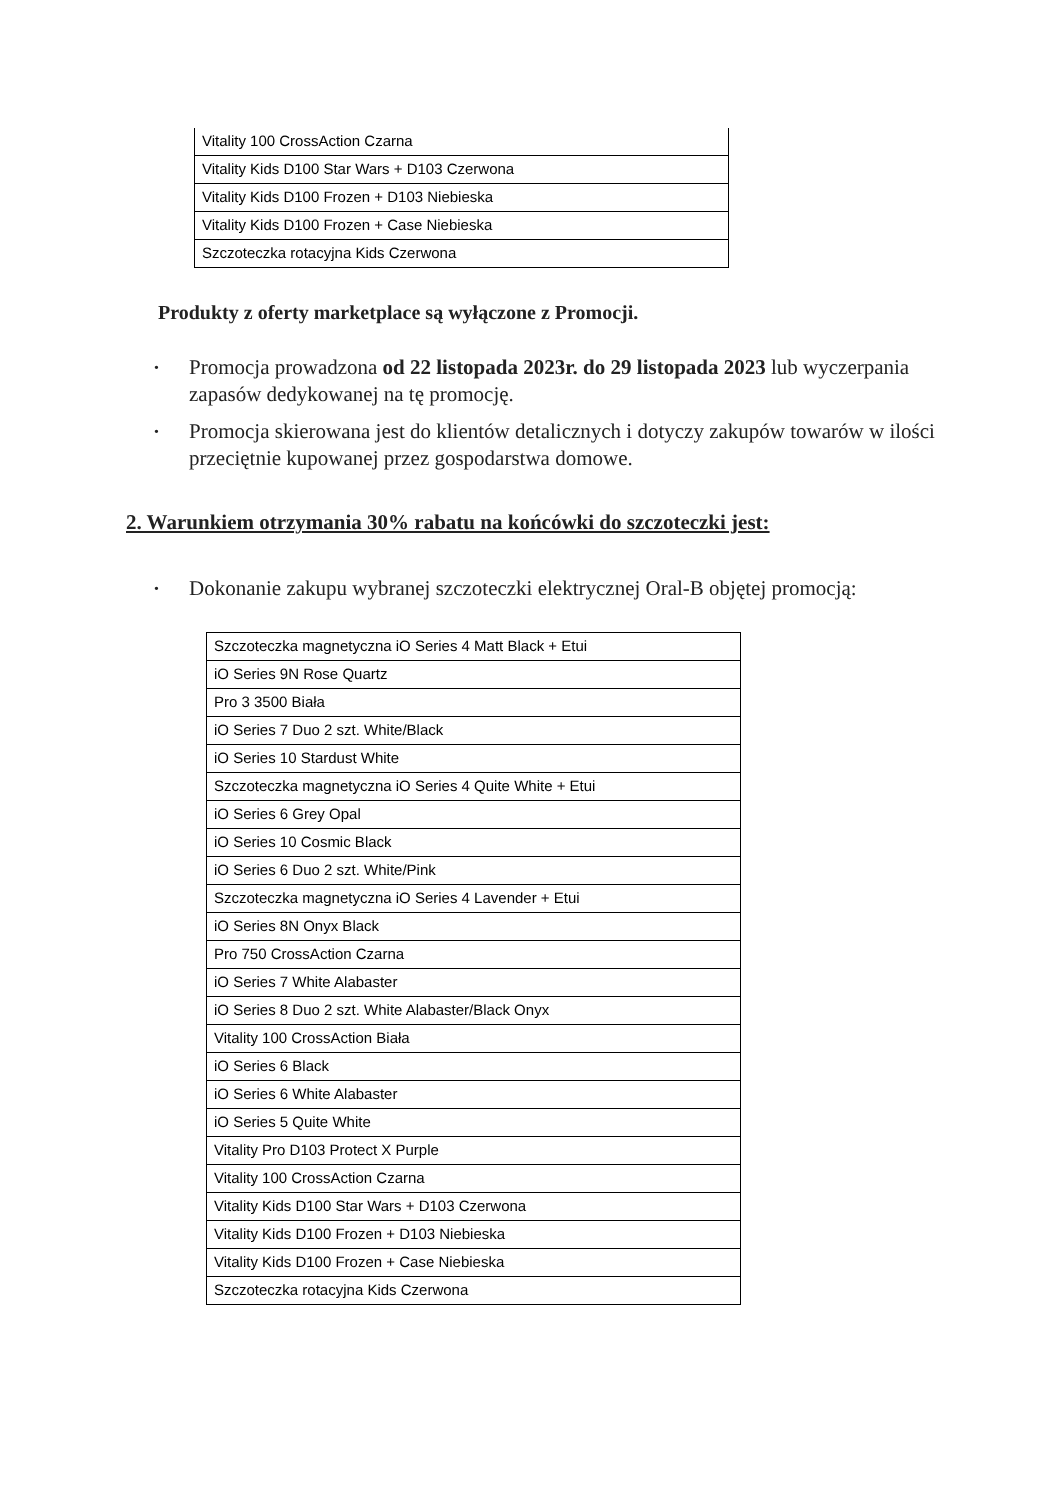| Vitality 100 CrossAction Czarna |
| Vitality Kids D100 Star Wars + D103 Czerwona |
| Vitality Kids D100 Frozen + D103 Niebieska |
| Vitality Kids D100 Frozen + Case Niebieska |
| Szczoteczka rotacyjna Kids Czerwona |
Produkty z oferty marketplace są wyłączone z Promocji.
• Promocja prowadzona od 22 listopada 2023r. do 29 listopada 2023 lub wyczerpania zapasów dedykowanej na tę promocję.
• Promocja skierowana jest do klientów detalicznych i dotyczy zakupów towarów w ilości przeciętnie kupowanej przez gospodarstwa domowe.
2. Warunkiem otrzymania 30% rabatu na końcówki do szczoteczki jest:
• Dokonanie zakupu wybranej szczoteczki elektrycznej Oral-B objętej promocją:
| Szczoteczka magnetyczna iO Series 4 Matt Black + Etui |
| iO Series 9N Rose Quartz |
| Pro 3 3500 Biała |
| iO Series 7 Duo 2 szt. White/Black |
| iO Series 10 Stardust White |
| Szczoteczka magnetyczna iO Series 4 Quite White + Etui |
| iO Series 6 Grey Opal |
| iO Series 10 Cosmic Black |
| iO Series 6 Duo 2 szt. White/Pink |
| Szczoteczka magnetyczna iO Series 4 Lavender + Etui |
| iO Series 8N Onyx Black |
| Pro 750 CrossAction Czarna |
| iO Series 7 White Alabaster |
| iO Series 8 Duo 2 szt. White Alabaster/Black Onyx |
| Vitality 100 CrossAction Biała |
| iO Series 6 Black |
| iO Series 6 White Alabaster |
| iO Series 5 Quite White |
| Vitality Pro D103 Protect X Purple |
| Vitality 100 CrossAction Czarna |
| Vitality Kids D100 Star Wars + D103 Czerwona |
| Vitality Kids D100 Frozen + D103 Niebieska |
| Vitality Kids D100 Frozen + Case Niebieska |
| Szczoteczka rotacyjna Kids Czerwona |